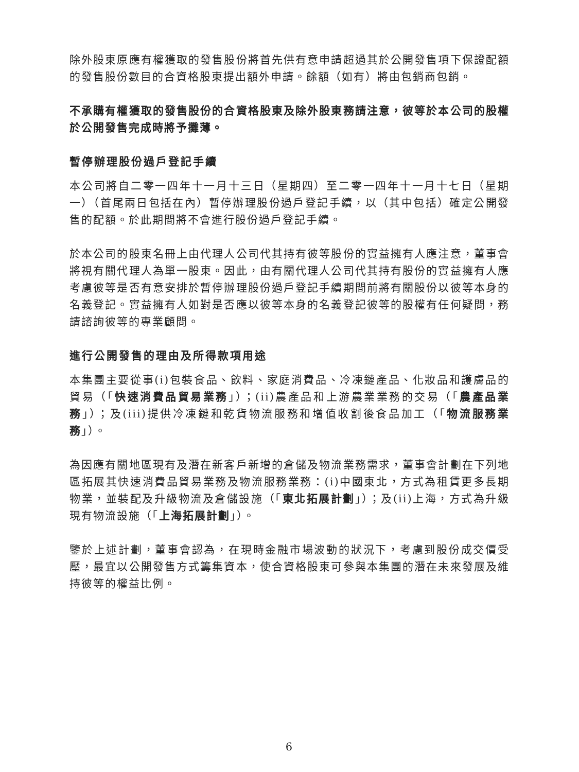除外股東原應有權獲取的發售股份將首先供有意申請超過其於公開發售項下保證配額的發售股份數目的合資格股東提出額外申請。餘額（如有）將由包銷商包銷。
不承購有權獲取的發售股份的合資格股東及除外股東務請注意，彼等於本公司的股權於公開發售完成時將予攤薄。
暫停辦理股份過戶登記手續
本公司將自二零一四年十一月十三日（星期四）至二零一四年十一月十七日（星期一）（首尾兩日包括在內）暫停辦理股份過戶登記手續，以（其中包括）確定公開發售的配額。於此期間將不會進行股份過戶登記手續。
於本公司的股東名冊上由代理人公司代其持有彼等股份的實益擁有人應注意，董事會將視有關代理人為單一股東。因此，由有關代理人公司代其持有股份的實益擁有人應考慮彼等是否有意安排於暫停辦理股份過戶登記手續期間前將有關股份以彼等本身的名義登記。實益擁有人如對是否應以彼等本身的名義登記彼等的股權有任何疑問，務請諮詢彼等的專業顧問。
進行公開發售的理由及所得款項用途
本集團主要從事(i)包裝食品、飲料、家庭消費品、冷凍鏈產品、化妝品和護膚品的貿易（「快速消費品貿易業務」）；(ii)農產品和上游農業業務的交易（「農產品業務」）；及(iii)提供冷凍鏈和乾貨物流服務和增值收割後食品加工（「物流服務業務」）。
為因應有關地區現有及潛在新客戶新增的倉儲及物流業務需求，董事會計劃在下列地區拓展其快速消費品貿易業務及物流服務業務：(i)中國東北，方式為租賃更多長期物業，並裝配及升級物流及倉儲設施（「東北拓展計劃」）；及(ii)上海，方式為升級現有物流設施（「上海拓展計劃」）。
鑒於上述計劃，董事會認為，在現時金融市場波動的狀況下，考慮到股份成交價受壓，最宜以公開發售方式籌集資本，使合資格股東可參與本集團的潛在未來發展及維持彼等的權益比例。
6